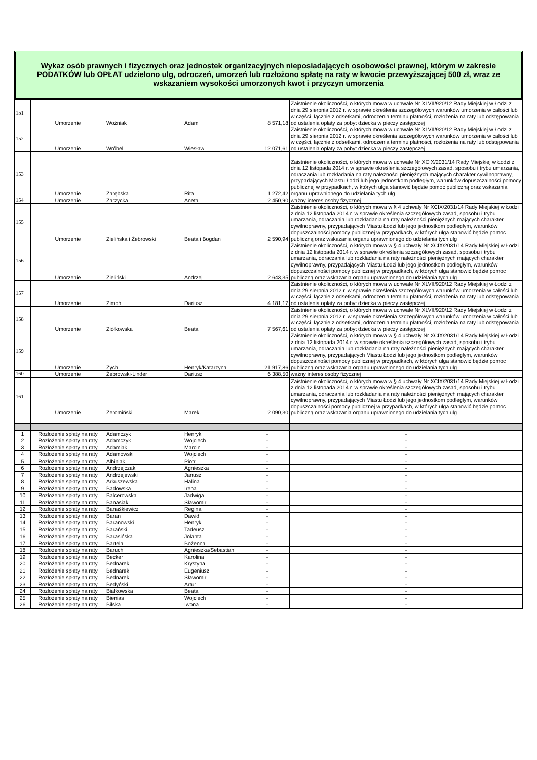Wykaz osób prawnych i fizycznych oraz jednostek organizacyjnych nieposiadających osobowości prawnej, którym w zakresie PODATKÓW lub OPŁAT udzielono ulg, odroczeń, umorzeń lub rozłożono spłatę na raty w kwocie przewyższającej 500 zł, wraz ze wskazaniem wysokości umorzonych kwot i przyczyn umorzenia
| 151 | Umorzenie | Woźniak | Adam | 8 571,18 | Zaistnienie okoliczności, o których mowa w uchwale Nr XLVII/920/12 Rady Miejskiej w Łodzi z dnia 29 sierpnia 2012 r. w sprawie określenia szczegółowych warunków umorzenia w całości lub w części, łącznie z odsetkami, odroczenia terminu płatności, rozłożenia na raty lub odstępowania od ustalenia opłaty za pobyt dziecka w pieczy zastępczej |
| 152 | Umorzenie | Wróbel | Wiesław | 12 071,61 | Zaistnienie okoliczności, o których mowa w uchwale Nr XLVII/920/12 Rady Miejskiej w Łodzi z dnia 29 sierpnia 2012 r. w sprawie określenia szczegółowych warunków umorzenia w całości lub w części, łącznie z odsetkami, odroczenia terminu płatności, rozłożenia na raty lub odstępowania od ustalenia opłaty za pobyt dziecka w pieczy zastępczej |
| 153 | Umorzenie | Zarębska | Rita | 1 272,42 | Zaistnienie okoliczności, o których mowa w uchwale Nr XCIX/2031/14 Rady Miejskiej w Łodzi z dnia 12 listopada 2014 r. w sprawie określenia szczegółowych zasad, sposobu i trybu umarzania, odraczania lub rozkładania na raty należności pieniężnych mających charakter cywilnoprawny, przypadających Miastu Łodzi lub jego jednostkom podległym, warunków dopuszczalności pomocy publicznej w przypadkach, w których ulga stanowić będzie pomoc publiczną oraz wskazania organu uprawnionego do udzielania tych ulg |
| 154 | Umorzenie | Zarzycka | Aneta | 2 450,90 | ważny interes osoby fizycznej |
| 155 | Umorzenie | Zielińska i Żebrowski | Beata i Bogdan | 2 590,94 | Zaistnienie okoliczności, o których mowa w § 4 uchwały Nr XCIX/2031/14 Rady Miejskiej w Łodzi z dnia 12 listopada 2014 r. w sprawie określenia szczegółowych zasad, sposobu i trybu umarzania, odraczania lub rozkładania na raty należności pieniężnych mających charakter cywilnoprawny, przypadających Miastu Łodzi lub jego jednostkom podległym, warunków dopuszczalności pomocy publicznej w przypadkach, w których ulga stanowić będzie pomoc publiczną oraz wskazania organu uprawnionego do udzielania tych ulg |
| 156 | Umorzenie | Zieliński | Andrzej | 2 643,35 | Zaistnienie okoliczności, o których mowa w § 4 uchwały Nr XCIX/2031/14 Rady Miejskiej w Łodzi z dnia 12 listopada 2014 r. w sprawie określenia szczegółowych zasad, sposobu i trybu umarzania, odraczania lub rozkładania na raty należności pieniężnych mających charakter cywilnoprawny, przypadających Miastu Łodzi lub jego jednostkom podległym, warunków dopuszczalności pomocy publicznej w przypadkach, w których ulga stanowić będzie pomoc publiczną oraz wskazania organu uprawnionego do udzielania tych ulg |
| 157 | Umorzenie | Zimoń | Dariusz | 4 181,17 | Zaistnienie okoliczności, o których mowa w uchwale Nr XLVII/920/12 Rady Miejskiej w Łodzi z dnia 29 sierpnia 2012 r. w sprawie określenia szczegółowych warunków umorzenia w całości lub w części, łącznie z odsetkami, odroczenia terminu płatności, rozłożenia na raty lub odstępowania od ustalenia opłaty za pobyt dziecka w pieczy zastępczej |
| 158 | Umorzenie | Ziółkowska | Beata | 7 567,61 | Zaistnienie okoliczności, o których mowa w uchwale Nr XLVII/920/12 Rady Miejskiej w Łodzi z dnia 29 sierpnia 2012 r. w sprawie określenia szczegółowych warunków umorzenia w całości lub w części, łącznie z odsetkami, odroczenia terminu płatności, rozłożenia na raty lub odstępowania od ustalenia opłaty za pobyt dziecka w pieczy zastępczej |
| 159 | Umorzenie | Zych | Henryk/Katarzyna | 21 917,86 | Zaistnienie okoliczności, o których mowa w § 4 uchwały Nr XCIX/2031/14 Rady Miejskiej w Łodzi z dnia 12 listopada 2014 r. w sprawie określenia szczegółowych zasad, sposobu i trybu umarzania, odraczania lub rozkładania na raty należności pieniężnych mających charakter cywilnoprawny, przypadających Miastu Łodzi lub jego jednostkom podległym, warunków dopuszczalności pomocy publicznej w przypadkach, w których ulga stanowić będzie pomoc publiczną oraz wskazania organu uprawnionego do udzielania tych ulg |
| 160 | Umorzenie | Żebrowski-Linder | Dariusz | 6 388,50 | ważny interes osoby fizycznej |
| 161 | Umorzenie | Żeromiński | Marek | 2 090,30 | Zaistnienie okoliczności, o których mowa w § 4 uchwały Nr XCIX/2031/14 Rady Miejskiej w Łodzi z dnia 12 listopada 2014 r. w sprawie określenia szczegółowych zasad, sposobu i trybu umarzania, odraczania lub rozkładania na raty należności pieniężnych mających charakter cywilnoprawny, przypadających Miastu Łodzi lub jego jednostkom podległym, warunków dopuszczalności pomocy publicznej w przypadkach, w których ulga stanowić będzie pomoc publiczną oraz wskazania organu uprawnionego do udzielania tych ulg |
| 1 | Rozłożenie spłaty na raty | Adamczyk | Henryk | - | - |
| 2 | Rozłożenie spłaty na raty | Adamczyk | Wojciech | - | - |
| 3 | Rozłożenie spłaty na raty | Adamiak | Marcin | - | - |
| 4 | Rozłożenie spłaty na raty | Adamowski | Wojciech | - | - |
| 5 | Rozłożenie spłaty na raty | Albiniak | Piotr | - | - |
| 6 | Rozłożenie spłaty na raty | Andrzejczak | Agnieszka | - | - |
| 7 | Rozłożenie spłaty na raty | Andrzejewski | Janusz | - | - |
| 8 | Rozłożenie spłaty na raty | Arkuszewska | Halina | - | - |
| 9 | Rozłożenie spłaty na raty | Badowska | Irena | - | - |
| 10 | Rozłożenie spłaty na raty | Balcerowska | Jadwiga | - | - |
| 11 | Rozłożenie spłaty na raty | Banasiak | Sławomir | - | - |
| 12 | Rozłożenie spłaty na raty | Banaśkiewicz | Regina | - | - |
| 13 | Rozłożenie spłaty na raty | Baran | Dawid | - | - |
| 14 | Rozłożenie spłaty na raty | Baranowski | Henryk | - | - |
| 15 | Rozłożenie spłaty na raty | Barański | Tadeusz | - | - |
| 16 | Rozłożenie spłaty na raty | Barasińska | Jolanta | - | - |
| 17 | Rozłożenie spłaty na raty | Bartela | Bożenna | - | - |
| 18 | Rozłożenie spłaty na raty | Baruch | Agnieszka/Sebastian | - | - |
| 19 | Rozłożenie spłaty na raty | Becker | Karolina | - | - |
| 20 | Rozłożenie spłaty na raty | Bednarek | Krystyna | - | - |
| 21 | Rozłożenie spłaty na raty | Bednarek | Eugeniusz | - | - |
| 22 | Rozłożenie spłaty na raty | Bednarek | Sławomir | - | - |
| 23 | Rozłożenie spłaty na raty | Bedyński | Artur | - | - |
| 24 | Rozłożenie spłaty na raty | Białkowska | Beata | - | - |
| 25 | Rozłożenie spłaty na raty | Bienias | Wojciech | - | - |
| 26 | Rozłożenie spłaty na raty | Bilska | Iwona | - | - |